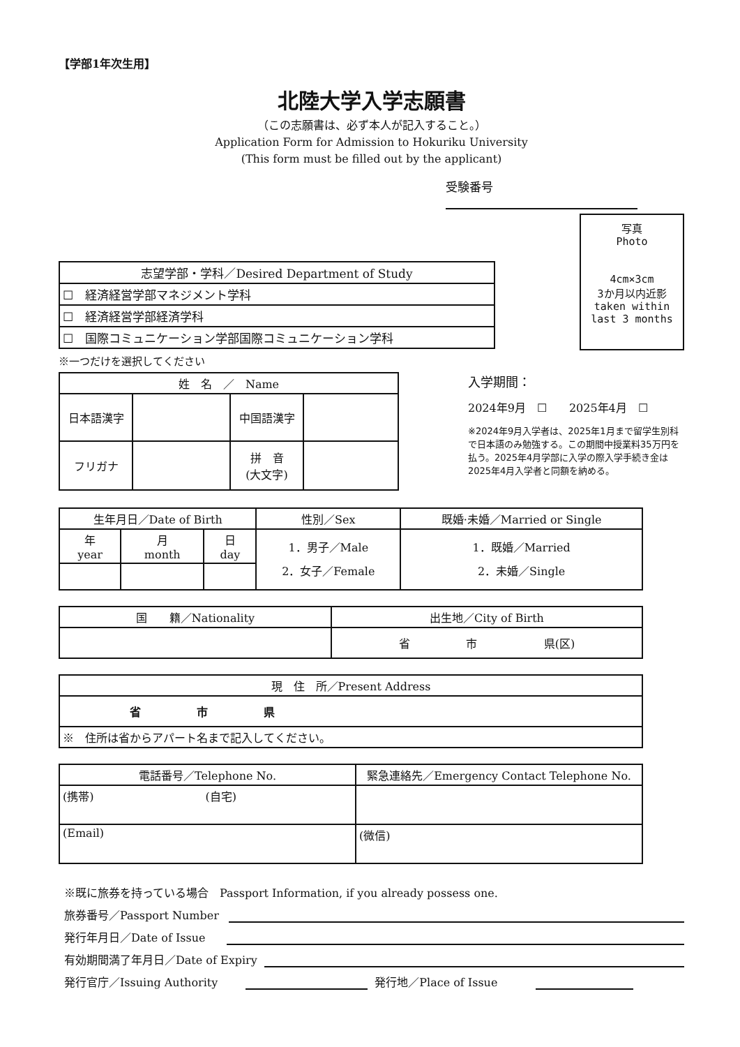【学部1年次生用】
北陸大学入学志願書
（この志願書は、必ず本人が記入すること。）
Application Form for Admission to Hokuriku University
(This form must be filled out by the applicant)
受験番号
| 志望学部・学科／Desired Department of Study |
| --- |
| ☐ 経済経営学部マネジメント学科 |
| ☐ 経済経営学部経済学科 |
| ☐ 国際コミュニケーション学部国際コミュニケーション学科 |
※一つだけを選択してください
写真
Photo
4cm×3cm
3か月以内近影
taken within
last 3 months
| 姓 名 ／ Name | | | |
| --- | --- | --- | --- |
| 日本語漢字 | | 中国語漢字 | |
| フリガナ | | 拼 音 (大文字) | |
入学期間：
2024年9月　☐　　2025年4月　☐
※2024年9月入学者は、2025年1月まで留学生別科で日本語のみ勉強する。この期間中授業料35万円を払う。2025年4月学部に入学の際入学手続き金は2025年4月入学者と同額を納める。
| 生年月日／Date of Birth | | | 性別／Sex | 既婚·未婚／Married or Single |
| --- | --- | --- | --- | --- |
| 年 year | 月 month | 日 day | 1．男子／Male 2．女子／Female | 1．既婚／Married 2．未婚／Single |
| 国 籍／Nationality | 出生地／City of Birth |
| --- | --- |
| | 省 市 県(区) |
| 現 住 所／Present Address |
| --- |
| 省 市 県 |
| ※ 住所は省からアパート名まで記入してください。 |
| 電話番号／Telephone No. | 緊急連絡先／Emergency Contact Telephone No. |
| --- | --- |
| (携帯) (自宅) | |
| (Email) | (微信) |
※既に旅券を持っている場合　Passport Information, if you already possess one.
旅券番号／Passport Number
発行年月日／Date of Issue
有効期間満了年月日／Date of Expiry
発行官庁／Issuing Authority 発行地／Place of Issue